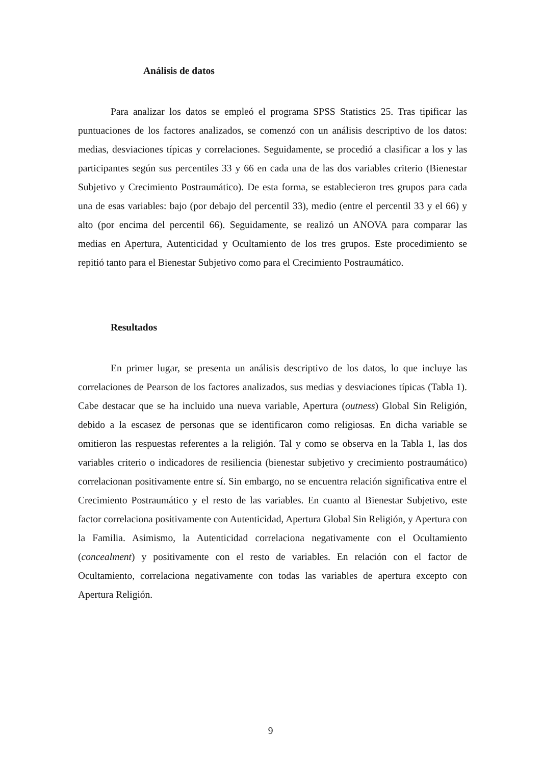Análisis de datos
Para analizar los datos se empleó el programa SPSS Statistics 25. Tras tipificar las puntuaciones de los factores analizados, se comenzó con un análisis descriptivo de los datos: medias, desviaciones típicas y correlaciones. Seguidamente, se procedió a clasificar a los y las participantes según sus percentiles 33 y 66 en cada una de las dos variables criterio (Bienestar Subjetivo y Crecimiento Postraumático). De esta forma, se establecieron tres grupos para cada una de esas variables: bajo (por debajo del percentil 33), medio (entre el percentil 33 y el 66) y alto (por encima del percentil 66). Seguidamente, se realizó un ANOVA para comparar las medias en Apertura, Autenticidad y Ocultamiento de los tres grupos. Este procedimiento se repitió tanto para el Bienestar Subjetivo como para el Crecimiento Postraumático.
Resultados
En primer lugar, se presenta un análisis descriptivo de los datos, lo que incluye las correlaciones de Pearson de los factores analizados, sus medias y desviaciones típicas (Tabla 1). Cabe destacar que se ha incluido una nueva variable, Apertura (outness) Global Sin Religión, debido a la escasez de personas que se identificaron como religiosas. En dicha variable se omitieron las respuestas referentes a la religión. Tal y como se observa en la Tabla 1, las dos variables criterio o indicadores de resiliencia (bienestar subjetivo y crecimiento postraumático) correlacionan positivamente entre sí. Sin embargo, no se encuentra relación significativa entre el Crecimiento Postraumático y el resto de las variables. En cuanto al Bienestar Subjetivo, este factor correlaciona positivamente con Autenticidad, Apertura Global Sin Religión, y Apertura con la Familia. Asimismo, la Autenticidad correlaciona negativamente con el Ocultamiento (concealment) y positivamente con el resto de variables. En relación con el factor de Ocultamiento, correlaciona negativamente con todas las variables de apertura excepto con Apertura Religión.
9